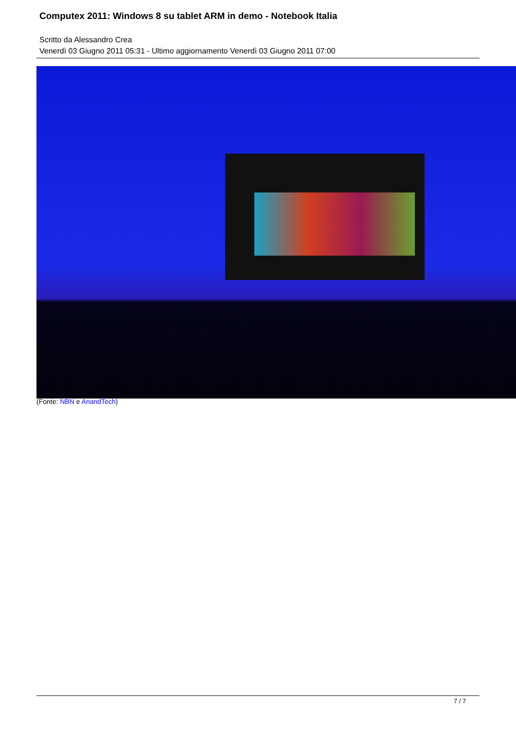Computex 2011: Windows 8 su tablet ARM in demo - Notebook Italia
Scritto da Alessandro Crea
Venerdì 03 Giugno 2011 05:31 - Ultimo aggiornamento Venerdì 03 Giugno 2011 07:00
(Fonte: NBN e AnandTech)
7 / 7